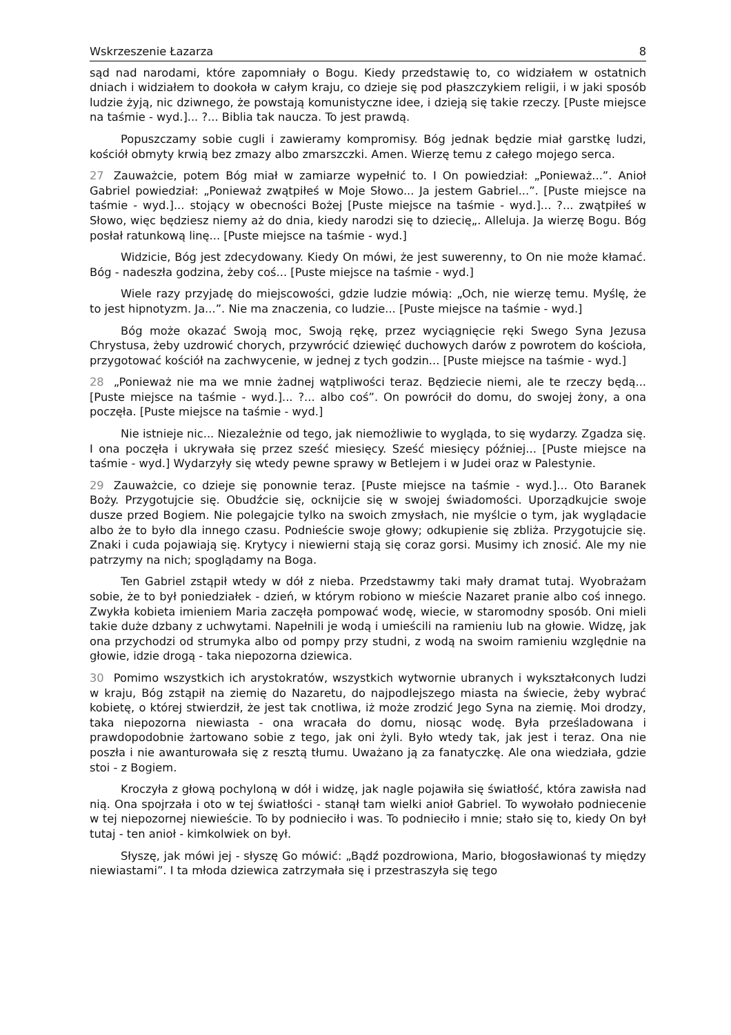Wskrzeszenie Łazarza 8
sąd nad narodami, które zapomniały o Bogu. Kiedy przedstawię to, co widziałem w ostatnich dniach i widziałem to dookoła w całym kraju, co dzieje się pod płaszczykiem religii, i w jaki sposób ludzie żyją, nic dziwnego, że powstają komunistyczne idee, i dzieją się takie rzeczy. [Puste miejsce na taśmie - wyd.]... ?... Biblia tak naucza. To jest prawdą.
Popuszczamy sobie cugli i zawieramy kompromisy. Bóg jednak będzie miał garstkę ludzi, kościół obmyty krwią bez zmazy albo zmarszczki. Amen. Wierzę temu z całego mojego serca.
27 Zauważcie, potem Bóg miał w zamiarze wypełnić to. I On powiedział: „Ponieważ...”. Anioł Gabriel powiedział: „Ponieważ zwątpiłeś w Moje Słowo... Ja jestem Gabriel...”. [Puste miejsce na taśmie - wyd.]... stojący w obecności Bożej [Puste miejsce na taśmie - wyd.]... ?... zwątpiłeś w Słowo, więc będziesz niemy aż do dnia, kiedy narodzi się to dziecię„. Alleluja. Ja wierzę Bogu. Bóg posłał ratunkową linę... [Puste miejsce na taśmie - wyd.]
Widzicie, Bóg jest zdecydowany. Kiedy On mówi, że jest suwerenny, to On nie może kłamać. Bóg - nadeszła godzina, żeby coś... [Puste miejsce na taśmie - wyd.]
Wiele razy przyjadę do miejscowości, gdzie ludzie mówią: „Och, nie wierzę temu. Myślę, że to jest hipnotyzm. Ja...”. Nie ma znaczenia, co ludzie... [Puste miejsce na taśmie - wyd.]
Bóg może okazać Swoją moc, Swoją rękę, przez wyciągnięcie ręki Swego Syna Jezusa Chrystusa, żeby uzdrowić chorych, przywrócić dziewięć duchowych darów z powrotem do kościoła, przygotować kościół na zachwycenie, w jednej z tych godzin... [Puste miejsce na taśmie - wyd.]
28 „Ponieważ nie ma we mnie żadnej wątpliwości teraz. Będziecie niemi, ale te rzeczy będą... [Puste miejsce na taśmie - wyd.]... ?... albo coś”. On powrócił do domu, do swojej żony, a ona poczęła. [Puste miejsce na taśmie - wyd.]
Nie istnieje nic... Niezależnie od tego, jak niemożliwie to wygląda, to się wydarzy. Zgadza się. I ona poczęła i ukrywała się przez sześć miesięcy. Sześć miesięcy później... [Puste miejsce na taśmie - wyd.] Wydarzyły się wtedy pewne sprawy w Betlejem i w Judei oraz w Palestynie.
29 Zauważcie, co dzieje się ponownie teraz. [Puste miejsce na taśmie - wyd.]... Oto Baranek Boży. Przygotujcie się. Obudźcie się, ocknijcie się w swojej świadomości. Uporządkujcie swoje dusze przed Bogiem. Nie polegajcie tylko na swoich zmysłach, nie myślcie o tym, jak wyglądacie albo że to było dla innego czasu. Podnieście swoje głowy; odkupienie się zbliża. Przygotujcie się. Znaki i cuda pojawiają się. Krytycy i niewierni stają się coraz gorsi. Musimy ich znosić. Ale my nie patrzymy na nich; spoglądamy na Boga.
Ten Gabriel zstąpił wtedy w dół z nieba. Przedstawmy taki mały dramat tutaj. Wyobrażam sobie, że to był poniedziałek - dzień, w którym robiono w mieście Nazaret pranie albo coś innego. Zwykła kobieta imieniem Maria zaczęła pompować wodę, wiecie, w staromodny sposób. Oni mieli takie duże dzbany z uchwytami. Napełnili je wodą i umieścili na ramieniu lub na głowie. Widzę, jak ona przychodzi od strumyka albo od pompy przy studni, z wodą na swoim ramieniu względnie na głowie, idzie drogą - taka niepozorna dziewica.
30 Pomimo wszystkich ich arystokratów, wszystkich wytwornie ubranych i wykształconych ludzi w kraju, Bóg zstąpił na ziemię do Nazaretu, do najpodlejszego miasta na świecie, żeby wybrać kobietę, o której stwierdził, że jest tak cnotliwa, iż może zrodzić Jego Syna na ziemię. Moi drodzy, taka niepozorna niewiasta - ona wracała do domu, niosąc wodę. Była prześladowana i prawdopodobnie żartowano sobie z tego, jak oni żyli. Było wtedy tak, jak jest i teraz. Ona nie poszła i nie awanturowała się z resztą tłumu. Uważano ją za fanatyczkę. Ale ona wiedziała, gdzie stoi - z Bogiem.
Kroczyła z głową pochyloną w dół i widzę, jak nagle pojawiła się światłość, która zawisła nad nią. Ona spojrzała i oto w tej światłości - stanął tam wielki anioł Gabriel. To wywołało podniecenie w tej niepozornej niewieście. To by podnieciło i was. To podnieciło i mnie; stało się to, kiedy On był tutaj - ten anioł - kimkolwiek on był.
Słyszę, jak mówi jej - słyszę Go mówić: „Bądź pozdrowiona, Mario, błogosławionaś ty między niewiastami”. I ta młoda dziewica zatrzymała się i przestraszyła się tego